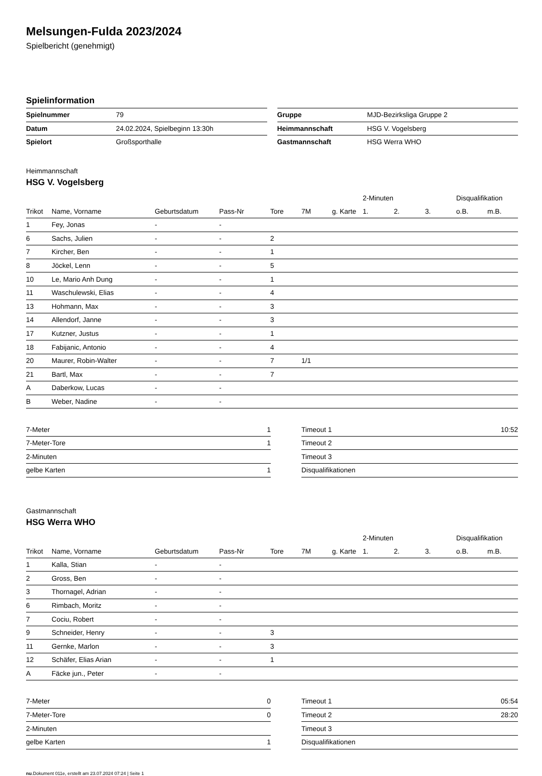Melsungen-Fulda 2023/2024
Spielbericht (genehmigt)
Spielinformation
| Spielnummer | 79 |
| Datum | 24.02.2024, Spielbeginn 13:30h |
| Spielort | Großsporthalle |
| Gruppe | MJD-Bezirksliga Gruppe 2 |
| Heimmannschaft | HSG V. Vogelsberg |
| Gastmannschaft | HSG Werra WHO |
Heimmannschaft
HSG V. Vogelsberg
| | | | | | | | | 2-Minuten | | | Disqualifikation | |
| --- | --- | --- | --- | --- | --- | --- | --- | --- | --- | --- | --- | --- |
| Trikot | Name, Vorname | Geburtsdatum | Pass-Nr | Tore | 7M | g. Karte | | 1. | 2. | 3. | o.B. | m.B. |
| 1 | Fey, Jonas | - | - | | | | | | | | | |
| 6 | Sachs, Julien | - | - | 2 | | | | | | | | |
| 7 | Kircher, Ben | - | - | 1 | | | | | | | | |
| 8 | Jöckel, Lenn | - | - | 5 | | | | | | | | |
| 10 | Le, Mario Anh Dung | - | - | 1 | | | | | | | | |
| 11 | Waschulewski, Elias | - | - | 4 | | | | | | | | |
| 13 | Hohmann, Max | - | - | 3 | | | | | | | | |
| 14 | Allendorf, Janne | - | - | 3 | | | | | | | | |
| 17 | Kutzner, Justus | - | - | 1 | | | | | | | | |
| 18 | Fabijanic, Antonio | - | - | 4 | | | | | | | | |
| 20 | Maurer, Robin-Walter | - | - | 7 | 1/1 | | | | | | | |
| 21 | Bartl, Max | - | - | 7 | | | | | | | | |
| A | Daberkow, Lucas | - | - | | | | | | | | | |
| B | Weber, Nadine | - | - | | | | | | | | | |
| 7-Meter | 1 |
| 7-Meter-Tore | 1 |
| 2-Minuten | |
| gelbe Karten | 1 |
| Timeout 1 | 10:52 |
| Timeout 2 | |
| Timeout 3 | |
| Disqualifikationen | |
Gastmannschaft
HSG Werra WHO
| | | | | | | | | 2-Minuten | | | Disqualifikation | |
| --- | --- | --- | --- | --- | --- | --- | --- | --- | --- | --- | --- | --- |
| Trikot | Name, Vorname | Geburtsdatum | Pass-Nr | Tore | 7M | g. Karte | | 1. | 2. | 3. | o.B. | m.B. |
| 1 | Kalla, Stian | - | - | | | | | | | | | |
| 2 | Gross, Ben | - | - | | | | | | | | | |
| 3 | Thornagel, Adrian | - | - | | | | | | | | | |
| 6 | Rimbach, Moritz | - | - | | | | | | | | | |
| 7 | Cociu, Robert | - | - | | | | | | | | | |
| 9 | Schneider, Henry | - | - | 3 | | | | | | | | |
| 11 | Gernke, Marlon | - | - | 3 | | | | | | | | |
| 12 | Schäfer, Elias Arian | - | - | 1 | | | | | | | | |
| A | Fäcke jun., Peter | - | - | | | | | | | | | |
| 7-Meter | 0 |
| 7-Meter-Tore | 0 |
| 2-Minuten | |
| gelbe Karten | 1 |
| Timeout 1 | 05:54 |
| Timeout 2 | 28:20 |
| Timeout 3 | |
| Disqualifikationen | |
nu.Dokument 011e, erstellt am 23.07.2024 07:24 | Seite 1